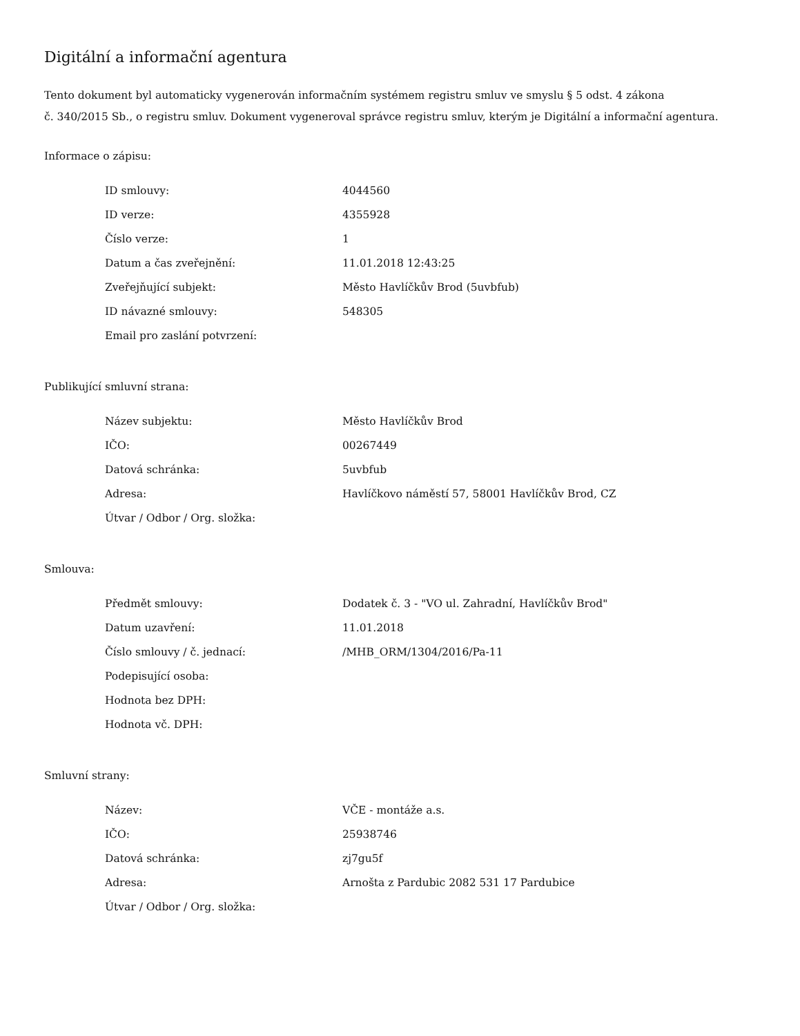Digitální a informační agentura
Tento dokument byl automaticky vygenerován informačním systémem registru smluv ve smyslu § 5 odst. 4 zákona
č. 340/2015 Sb., o registru smluv. Dokument vygeneroval správce registru smluv, kterým je Digitální a informační agentura.
Informace o zápisu:
| ID smlouvy: | 4044560 |
| ID verze: | 4355928 |
| Číslo verze: | 1 |
| Datum a čas zveřejnění: | 11.01.2018 12:43:25 |
| Zveřejňující subjekt: | Město Havlíčkův Brod (5uvbfub) |
| ID návazné smlouvy: | 548305 |
| Email pro zaslání potvrzení: | |
Publikující smluvní strana:
| Název subjektu: | Město Havlíčkův Brod |
| IČO: | 00267449 |
| Datová schránka: | 5uvbfub |
| Adresa: | Havlíčkovo náměstí 57, 58001 Havlíčkův Brod, CZ |
| Útvar / Odbor / Org. složka: | |
Smlouva:
| Předmět smlouvy: | Dodatek č. 3 - "VO ul. Zahradní, Havlíčkův Brod" |
| Datum uzavření: | 11.01.2018 |
| Číslo smlouvy / č. jednací: | /MHB_ORM/1304/2016/Pa-11 |
| Podepisující osoba: | |
| Hodnota bez DPH: | |
| Hodnota vč. DPH: | |
Smluvní strany:
| Název: | VČE - montáže a.s. |
| IČO: | 25938746 |
| Datová schránka: | zj7gu5f |
| Adresa: | Arnošta z Pardubic 2082 531 17 Pardubice |
| Útvar / Odbor / Org. složka: | |